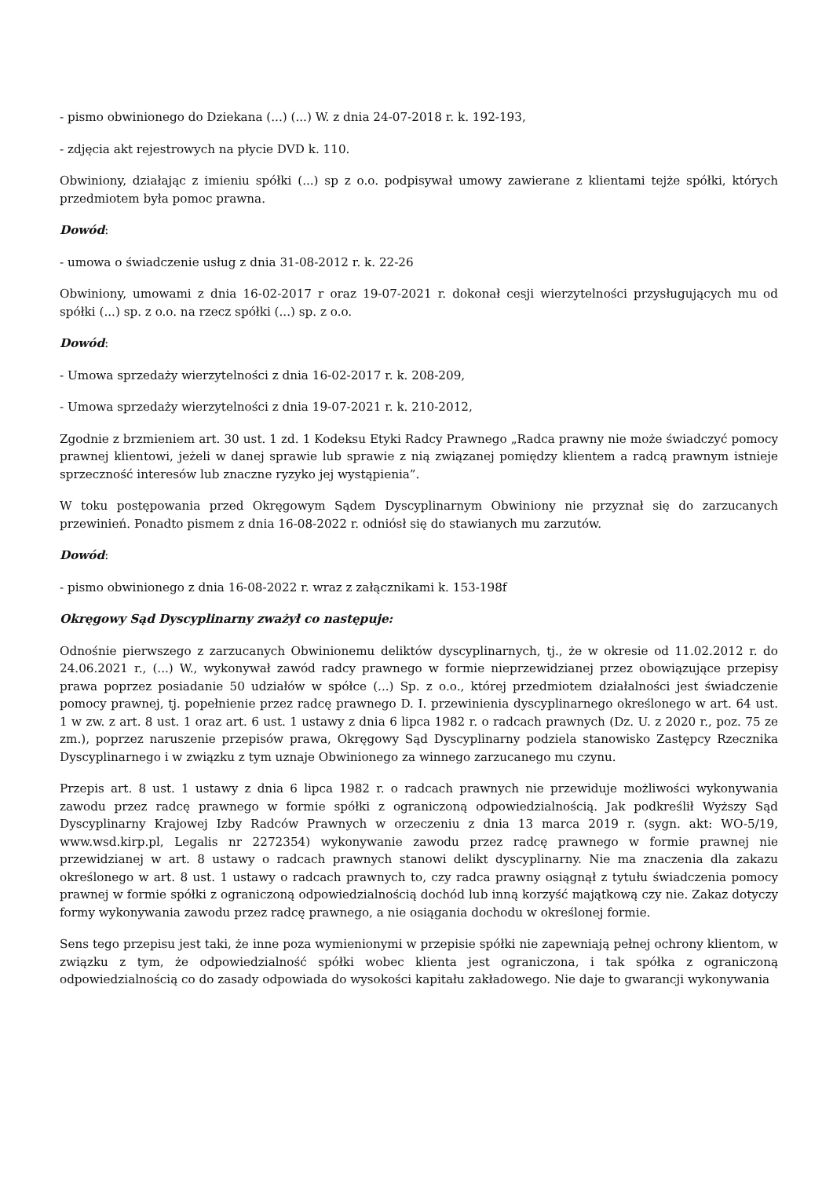- pismo obwinionego do Dziekana (...) (...) W. z dnia 24-07-2018 r. k. 192-193,
- zdjęcia akt rejestrowych na płycie DVD k. 110.
Obwiniony, działając z imieniu spółki (...) sp z o.o. podpisywał umowy zawierane z klientami tejże spółki, których przedmiotem była pomoc prawna.
Dowód:
- umowa o świadczenie usług z dnia 31-08-2012 r. k. 22-26
Obwiniony, umowami z dnia 16-02-2017 r oraz 19-07-2021 r. dokonał cesji wierzytelności przysługujących mu od spółki (...) sp. z o.o. na rzecz spółki (...) sp. z o.o.
Dowód:
- Umowa sprzedaży wierzytelności z dnia 16-02-2017 r. k. 208-209,
- Umowa sprzedaży wierzytelności z dnia 19-07-2021 r. k. 210-2012,
Zgodnie z brzmieniem art. 30 ust. 1 zd. 1 Kodeksu Etyki Radcy Prawnego „Radca prawny nie może świadczyć pomocy prawnej klientowi, jeżeli w danej sprawie lub sprawie z nią związanej pomiędzy klientem a radcą prawnym istnieje sprzeczność interesów lub znaczne ryzyko jej wystąpienia”.
W toku postępowania przed Okręgowym Sądem Dyscyplinarnym Obwiniony nie przyznał się do zarzucanych przewinień. Ponadto pismem z dnia 16-08-2022 r. odniósł się do stawianych mu zarzutów.
Dowód:
- pismo obwinionego z dnia 16-08-2022 r. wraz z załącznikami k. 153-198f
Okręgowy Sąd Dyscyplinarny zważył co następuje:
Odnośnie pierwszego z zarzucanych Obwinionemu deliktów dyscyplinarnych, tj., że w okresie od 11.02.2012 r. do 24.06.2021 r., (...) W., wykonywał zawód radcy prawnego w formie nieprzewidzianej przez obowiązujące przepisy prawa poprzez posiadanie 50 udziałów w spółce (...) Sp. z o.o., której przedmiotem działalności jest świadczenie pomocy prawnej, tj. popełnienie przez radcę prawnego D. I. przewinienia dyscyplinarnego określonego w art. 64 ust. 1 w zw. z art. 8 ust. 1 oraz art. 6 ust. 1 ustawy z dnia 6 lipca 1982 r. o radcach prawnych (Dz. U. z 2020 r., poz. 75 ze zm.), poprzez naruszenie przepisów prawa, Okręgowy Sąd Dyscyplinarny podziela stanowisko Zastępcy Rzecznika Dyscyplinarnego i w związku z tym uznaje Obwinionego za winnego zarzucanego mu czynu.
Przepis art. 8 ust. 1 ustawy z dnia 6 lipca 1982 r. o radcach prawnych nie przewiduje możliwości wykonywania zawodu przez radcę prawnego w formie spółki z ograniczoną odpowiedzialnością. Jak podkreślił Wyższy Sąd Dyscyplinarny Krajowej Izby Radców Prawnych w orzeczeniu z dnia 13 marca 2019 r. (sygn. akt: WO-5/19, www.wsd.kirp.pl, Legalis nr 2272354) wykonywanie zawodu przez radcę prawnego w formie prawnej nie przewidzianej w art. 8 ustawy o radcach prawnych stanowi delikt dyscyplinarny. Nie ma znaczenia dla zakazu określonego w art. 8 ust. 1 ustawy o radcach prawnych to, czy radca prawny osiągnął z tytułu świadczenia pomocy prawnej w formie spółki z ograniczoną odpowiedzialnością dochód lub inną korzyść majątkową czy nie. Zakaz dotyczy formy wykonywania zawodu przez radcę prawnego, a nie osiągania dochodu w określonej formie.
Sens tego przepisu jest taki, że inne poza wymienionymi w przepisie spółki nie zapewniają pełnej ochrony klientom, w związku z tym, że odpowiedzialność spółki wobec klienta jest ograniczona, i tak spółka z ograniczoną odpowiedzialnością co do zasady odpowiada do wysokości kapitału zakładowego. Nie daje to gwarancji wykonywania